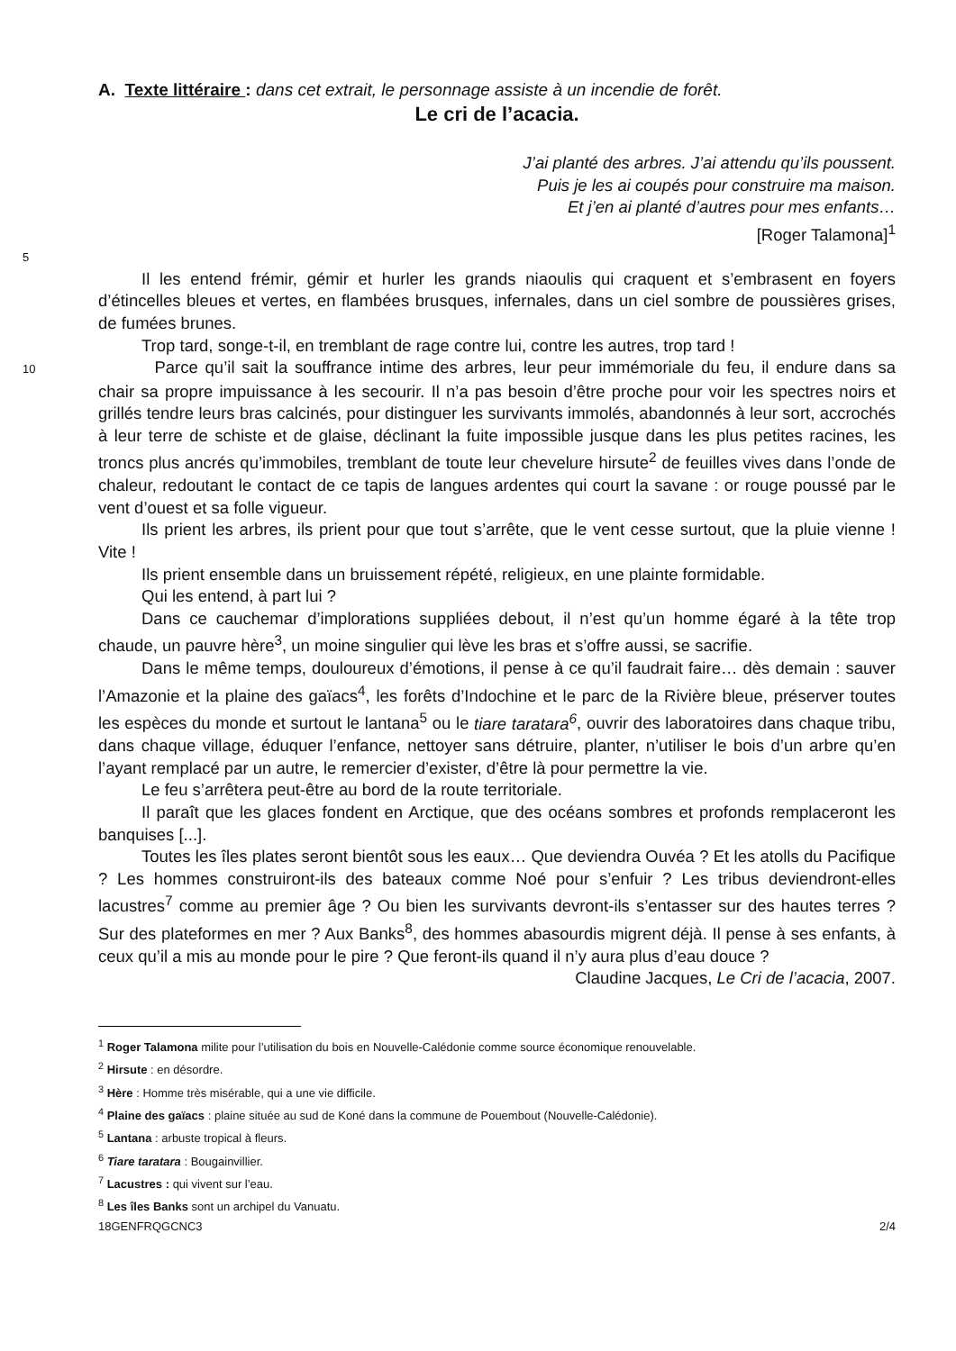A. Texte littéraire : dans cet extrait, le personnage assiste à un incendie de forêt.
Le cri de l’acacia.
J’ai planté des arbres. J’ai attendu qu’ils poussent.
Puis je les ai coupés pour construire ma maison.
Et j’en ai planté d’autres pour mes enfants…
[Roger Talamona]<sup>1</sup>
5
Il les entend frémir, gémir et hurler les grands niaoulis qui craquent et s’embrasent en foyers d’étincelles bleues et vertes, en flambées brusques, infernales, dans un ciel sombre de poussières grises, de fumées brunes.
Trop tard, songe-t-il, en tremblant de rage contre lui, contre les autres, trop tard !
10 Parce qu’il sait la souffrance intime des arbres, leur peur immémoriale du feu, il endure dans sa chair sa propre impuissance à les secourir. Il n’a pas besoin d’être proche pour voir les spectres noirs et grillés tendre leurs bras calcinés, pour distinguer les survivants immolés, abandonnés à leur sort, accrochés à leur terre de schiste et de glaise, déclinant la fuite impossible jusque dans les plus petites racines, les troncs plus ancrés qu’immobiles, tremblant de toute leur chevelure hirsute<sup>2</sup> de feuilles vives dans l’onde de chaleur, redoutant le contact de ce tapis de langues ardentes qui court la savane : or rouge poussé par le vent d’ouest et sa folle vigueur.
Ils prient les arbres, ils prient pour que tout s’arrête, que le vent cesse surtout, que la pluie vienne ! Vite !
Ils prient ensemble dans un bruissement répété, religieux, en une plainte formidable.
Qui les entend, à part lui ?
Dans ce cauchemar d’implorations suppliées debout, il n’est qu’un homme égaré à la tête trop chaude, un pauvre hère<sup>3</sup>, un moine singulier qui lève les bras et s’offre aussi, se sacrifie.
Dans le même temps, douloureux d’émotions, il pense à ce qu’il faudrait faire… dès demain : sauver l’Amazonie et la plaine des gaïacs<sup>4</sup>, les forêts d’Indochine et le parc de la Rivière bleue, préserver toutes les espèces du monde et surtout le lantana<sup>5</sup> ou le tiare taratara<sup>6</sup>, ouvrir des laboratoires dans chaque tribu, dans chaque village, éduquer l’enfance, nettoyer sans détruire, planter, n’utiliser le bois d’un arbre qu’en l’ayant remplacé par un autre, le remercier d’exister, d’être là pour permettre la vie.
Le feu s’arrêtera peut-être au bord de la route territoriale.
Il paraît que les glaces fondent en Arctique, que des océans sombres et profonds remplaceront les banquises [...].
Toutes les îles plates seront bientôt sous les eaux… Que deviendra Ouvéa ? Et les atolls du Pacifique ? Les hommes construiront-ils des bateaux comme Noé pour s’enfuir ? Les tribus deviendront-elles lacustres<sup>7</sup> comme au premier âge ? Ou bien les survivants devront-ils s’entasser sur des hautes terres ? Sur des plateformes en mer ? Aux Banks<sup>8</sup>, des hommes abasourdis migrent déjà. Il pense à ses enfants, à ceux qu’il a mis au monde pour le pire ? Que feront-ils quand il n’y aura plus d’eau douce ?
Claudine Jacques, Le Cri de l’acacia, 2007.
<sup>1</sup> Roger Talamona milite pour l’utilisation du bois en Nouvelle-Calédonie comme source économique renouvelable.
<sup>2</sup> Hirsute : en désordre.
<sup>3</sup> Hère : Homme très misérable, qui a une vie difficile.
<sup>4</sup> Plaine des gaïacs : plaine située au sud de Koné dans la commune de Pouembout (Nouvelle-Calédonie).
<sup>5</sup> Lantana : arbuste tropical à fleurs.
<sup>6</sup> Tiare taratara : Bougainvillier.
<sup>7</sup> Lacustres : qui vivent sur l’eau.
<sup>8</sup> Les îles Banks sont un archipel du Vanuatu.
18GENFRQGCNC3 2/4